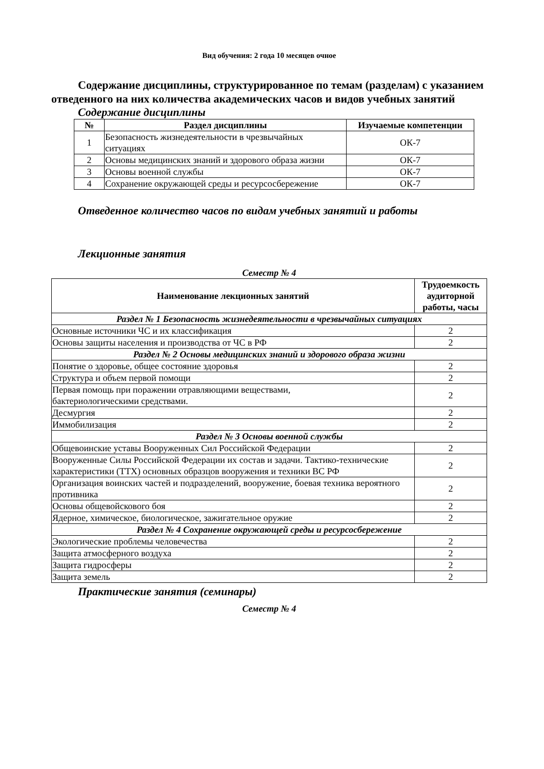Вид обучения: 2 года 10 месяцев очное
Содержание дисциплины, структурированное по темам (разделам) с указанием отведенного на них количества академических часов и видов учебных занятий
Содержание дисциплины
| № | Раздел дисциплины | Изучаемые компетенции |
| --- | --- | --- |
| 1 | Безопасность жизнедеятельности в чрезвычайных ситуациях | ОК-7 |
| 2 | Основы медицинских знаний и здорового образа жизни | ОК-7 |
| 3 | Основы военной службы | ОК-7 |
| 4 | Сохранение окружающей среды и ресурсосбережение | ОК-7 |
Отведенное количество часов по видам учебных занятий и работы
Лекционные занятия
Семестр № 4
| Наименование лекционных занятий | Трудоемкость аудиторной работы, часы |
| --- | --- |
| Раздел № 1 Безопасность жизнедеятельности в чрезвычайных ситуациях | |
| Основные источники ЧС и их классификация | 2 |
| Основы защиты населения и производства от ЧС в РФ | 2 |
| Раздел № 2 Основы медицинских знаний и здорового образа жизни | |
| Понятие о здоровье, общее состояние здоровья | 2 |
| Структура и объем первой помощи | 2 |
| Первая помощь при поражении отравляющими веществами, бактериологическими средствами. | 2 |
| Десмургия | 2 |
| Иммобилизация | 2 |
| Раздел № 3 Основы военной службы | |
| Общевоинские уставы Вооруженных Сил Российской Федерации | 2 |
| Вооруженные Силы Российской Федерации их состав и задачи. Тактико-технические характеристики (ТТХ) основных образцов вооружения и техники ВС РФ | 2 |
| Организация воинских частей и подразделений, вооружение, боевая техника вероятного противника | 2 |
| Основы общевойскового боя | 2 |
| Ядерное, химическое, биологическое, зажигательное оружие | 2 |
| Раздел № 4 Сохранение окружающей среды и ресурсосбережение | |
| Экологические проблемы человечества | 2 |
| Защита атмосферного воздуха | 2 |
| Защита гидросферы | 2 |
| Защита земель | 2 |
Практические занятия (семинары)
Семестр № 4